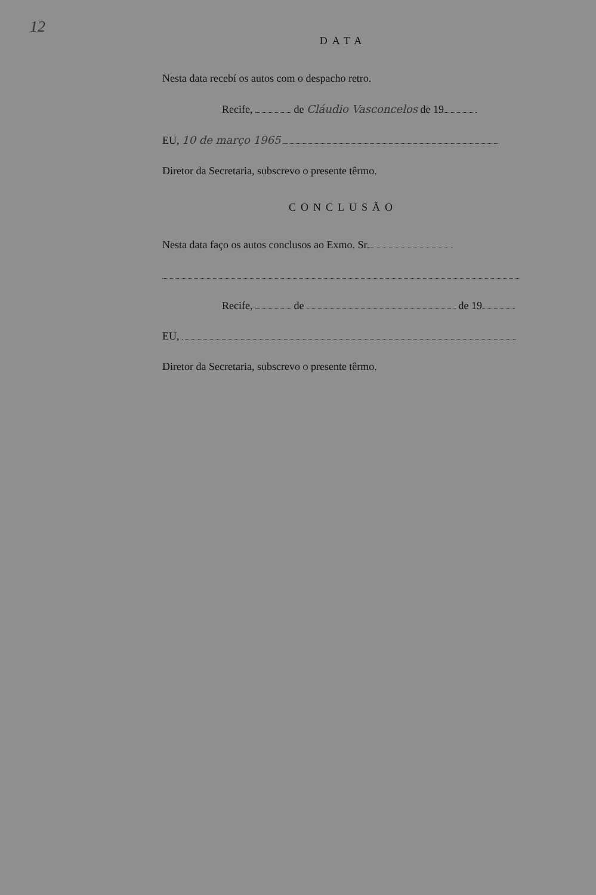12
DATA
Nesta data recebí os autos com o despacho retro.
Recife, de Cláudio Vasconcelos de 19
EU, 10 de março 1965
Diretor da Secretaria, subscrevo o presente têrmo.
CONCLUSÃO
Nesta data faço os autos conclusos ao Exmo. Sr.
Recife, de de 19
EU,
Diretor da Secretaria, subscrevo o presente têrmo.